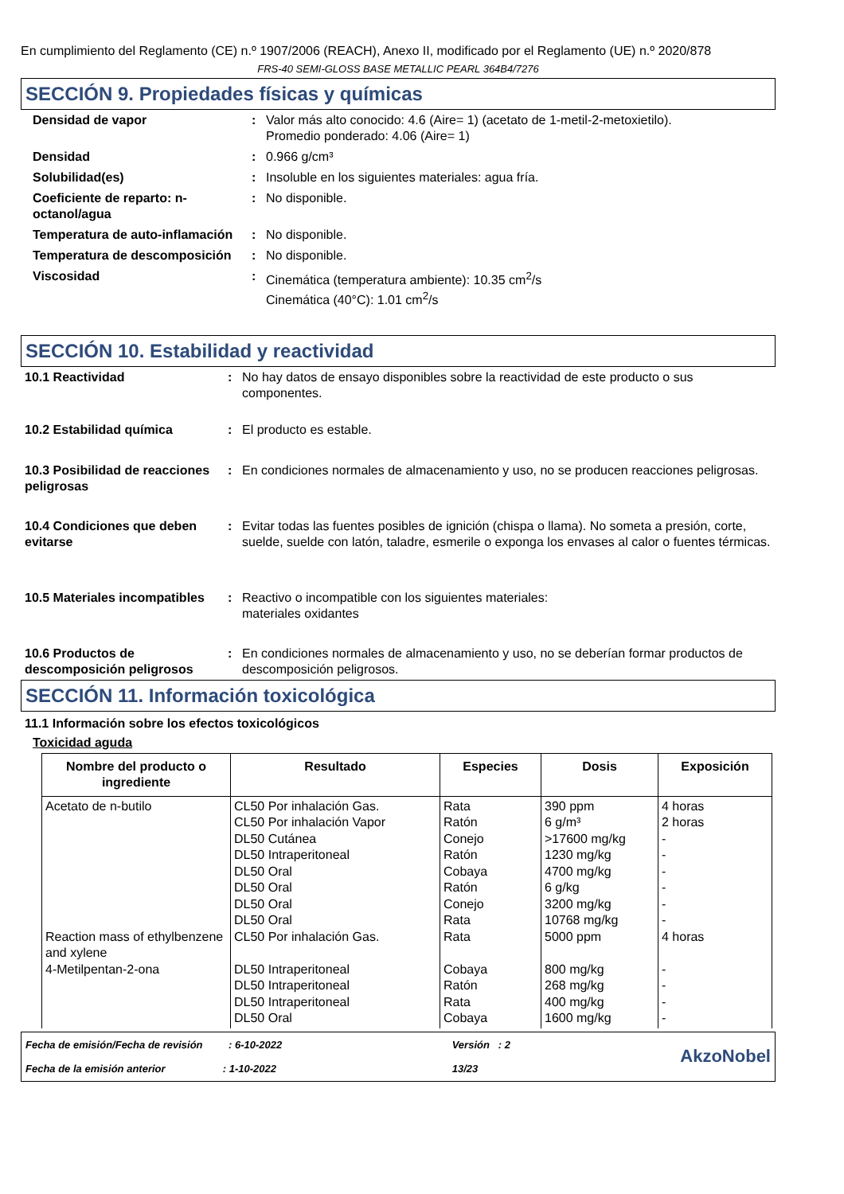En cumplimiento del Reglamento (CE) n.º 1907/2006 (REACH), Anexo II, modificado por el Reglamento (UE) n.º 2020/878
FRS-40 SEMI-GLOSS BASE METALLIC PEARL 364B4/7276
SECCIÓN 9. Propiedades físicas y químicas
| Densidad de vapor | : | Valor más alto conocido: 4.6 (Aire= 1) (acetato de 1-metil-2-metoxietilo). Promedio ponderado: 4.06 (Aire= 1) |
| Densidad | : | 0.966 g/cm³ |
| Solubilidad(es) | : | Insoluble en los siguientes materiales: agua fría. |
| Coeficiente de reparto: n-octanol/agua | : | No disponible. |
| Temperatura de auto-inflamación | : | No disponible. |
| Temperatura de descomposición | : | No disponible. |
| Viscosidad | : | Cinemática (temperatura ambiente): 10.35 cm<sup>2</sup>/s Cinemática (40°C): 1.01 cm<sup>2</sup>/s |
SECCIÓN 10. Estabilidad y reactividad
| 10.1 Reactividad | : | No hay datos de ensayo disponibles sobre la reactividad de este producto o sus componentes. |
| 10.2 Estabilidad química | : | El producto es estable. |
| 10.3 Posibilidad de reacciones peligrosas | : | En condiciones normales de almacenamiento y uso, no se producen reacciones peligrosas. |
| 10.4 Condiciones que deben evitarse | : | Evitar todas las fuentes posibles de ignición (chispa o llama). No someta a presión, corte, suelde, suelde con latón, taladre, esmerile o exponga los envases al calor o fuentes térmicas. |
| 10.5 Materiales incompatibles | : | Reactivo o incompatible con los siguientes materiales: materiales oxidantes |
| 10.6 Productos de descomposición peligrosos | : | En condiciones normales de almacenamiento y uso, no se deberían formar productos de descomposición peligrosos. |
SECCIÓN 11. Información toxicológica
11.1 Información sobre los efectos toxicológicos
Toxicidad aguda
| Nombre del producto o ingrediente | Resultado | Especies | Dosis | Exposición |
| --- | --- | --- | --- | --- |
| Acetato de n-butilo Reaction mass of ethylbenzene and xylene 4-Metilpentan-2-ona | CL50 Por inhalación Gas. CL50 Por inhalación Vapor DL50 Cutánea DL50 Intraperitoneal DL50 Oral DL50 Oral DL50 Oral DL50 Oral CL50 Por inhalación Gas. DL50 Intraperitoneal DL50 Intraperitoneal DL50 Intraperitoneal DL50 Oral | Rata Ratón Conejo Ratón Cobaya Ratón Conejo Rata Rata Cobaya Ratón Rata Cobaya | 390 ppm 6 g/m³ >17600 mg/kg 1230 mg/kg 4700 mg/kg 6 g/kg 3200 mg/kg 10768 mg/kg 5000 ppm 800 mg/kg 268 mg/kg 400 mg/kg 1600 mg/kg | 4 horas 2 horas - - - - - - 4 horas - - - - |
Fecha de emisión/Fecha de revisión : 6-10-2022
Fecha de la emisión anterior : 1-10-2022
Versión : 2
13/23
AkzoNobel